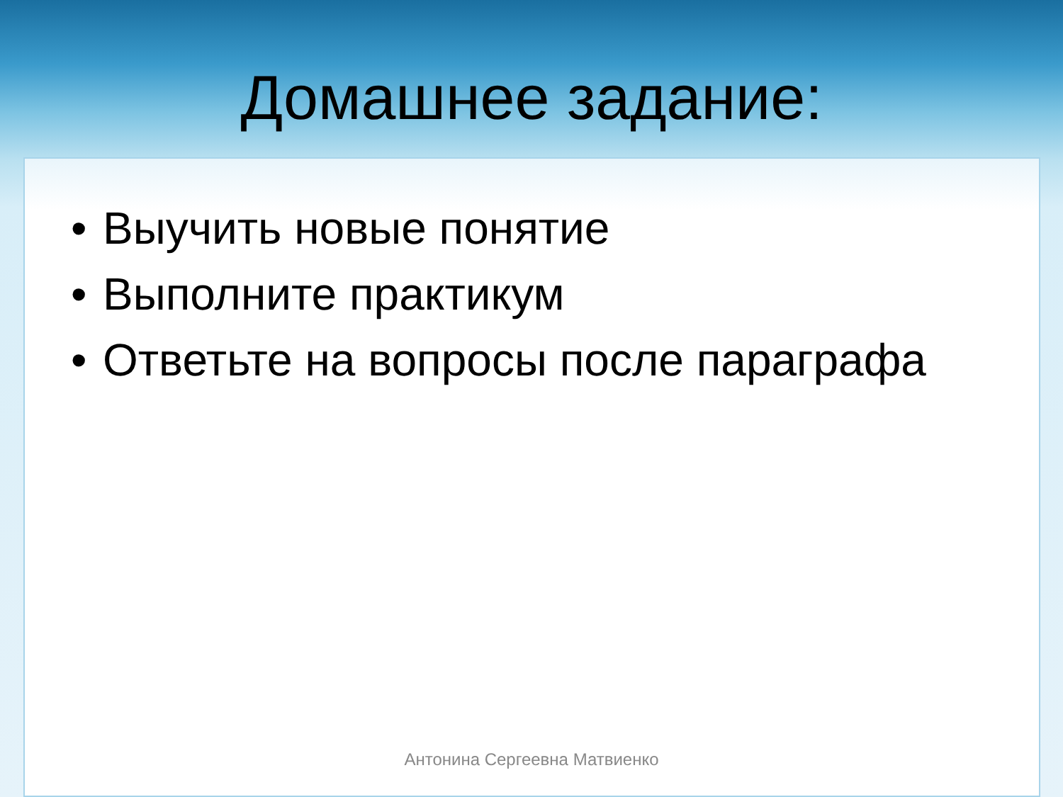Домашнее задание:
• Выучить новые понятие
• Выполните практикум
• Ответьте на вопросы после параграфа
Антонина Сергеевна Матвиенко